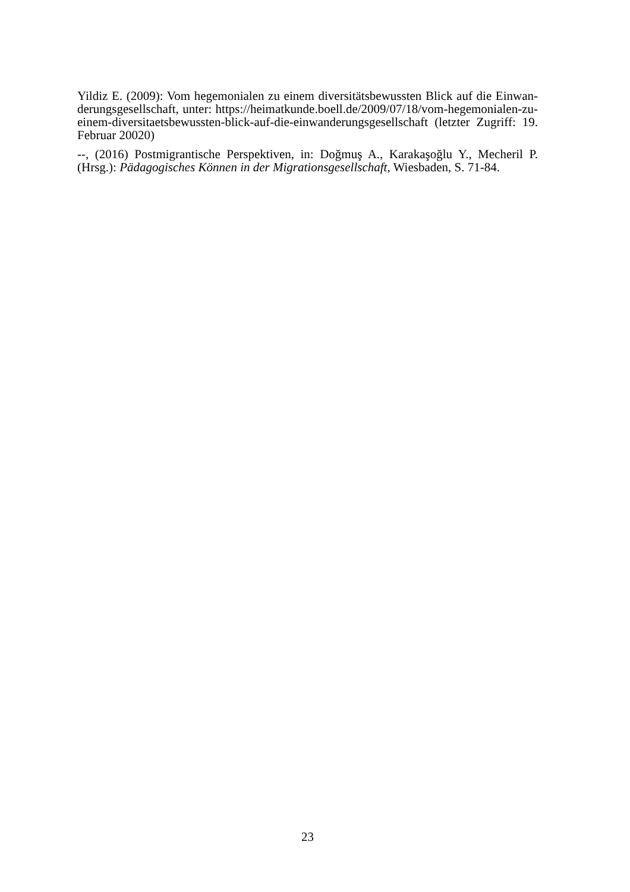Yildiz E. (2009): Vom hegemonialen zu einem diversitätsbewussten Blick auf die Einwan-derungsgesellschaft, unter: https://heimatkunde.boell.de/2009/07/18/vom-hegemonialen-zu-einem-diversitaetsbewussten-blick-auf-die-einwanderungsgesellschaft (letzter Zugriff: 19. Februar 20020)
--, (2016) Postmigrantische Perspektiven, in: Doğmuş A., Karakaşoğlu Y., Mecheril P. (Hrsg.): Pädagogisches Können in der Migrationsgesellschaft, Wiesbaden, S. 71-84.
23